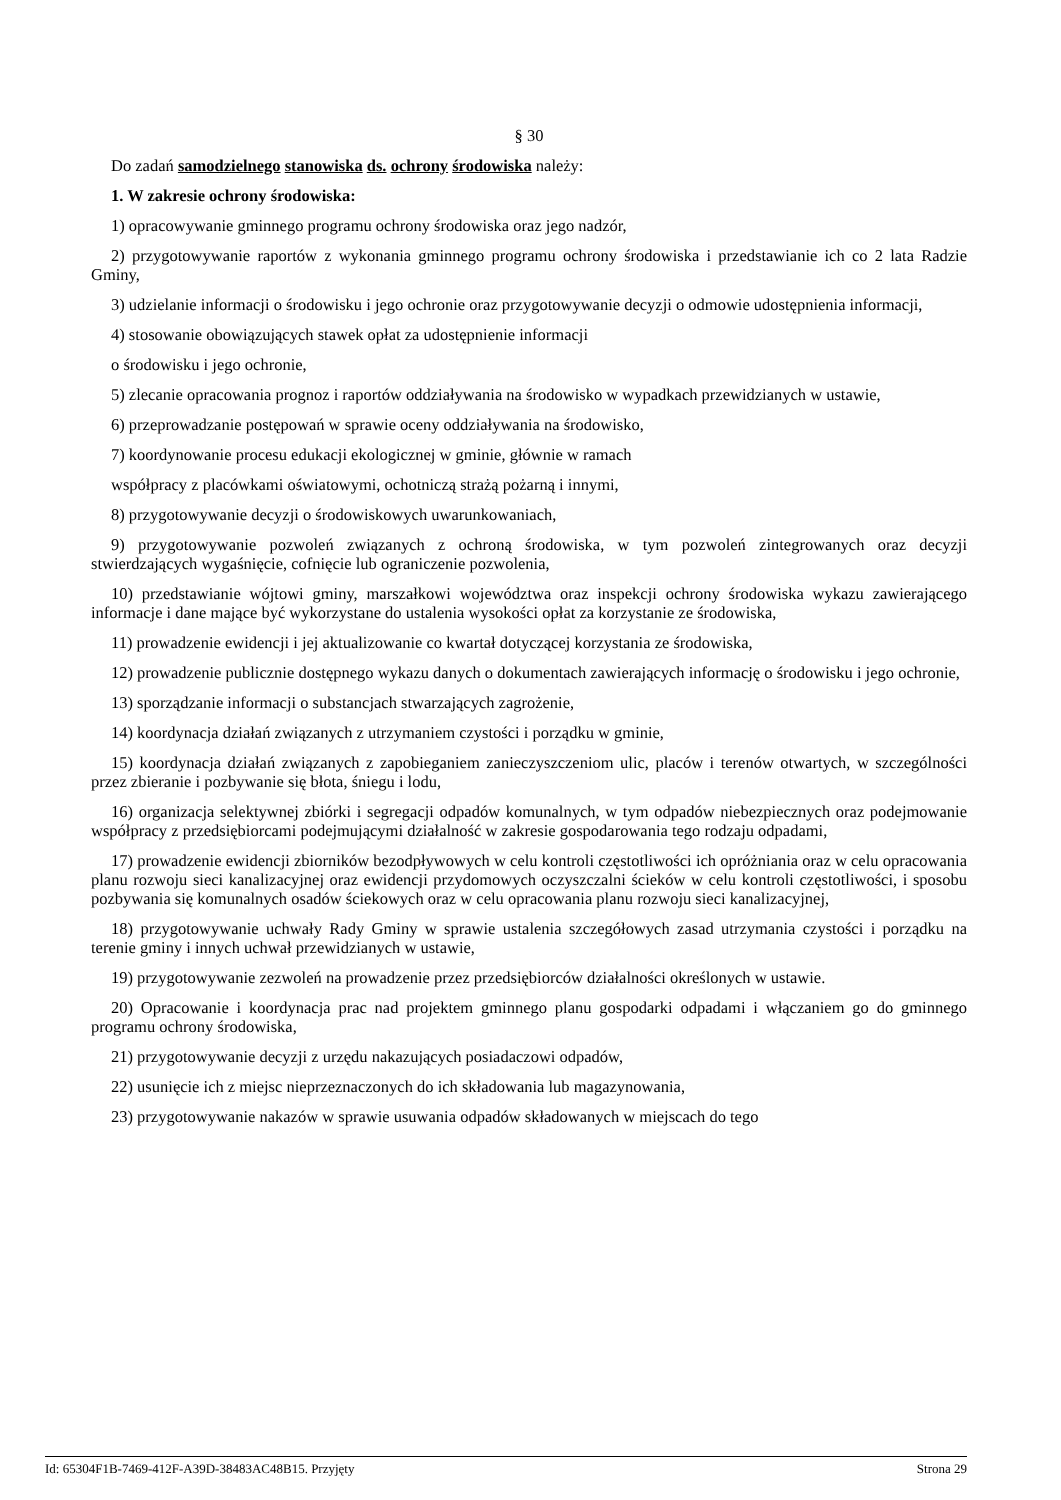§ 30
Do zadań samodzielnego stanowiska ds. ochrony środowiska należy:
1. W zakresie ochrony środowiska:
1) opracowywanie gminnego programu ochrony środowiska oraz jego nadzór,
2) przygotowywanie raportów z wykonania gminnego programu ochrony środowiska i przedstawianie ich co 2 lata Radzie Gminy,
3) udzielanie informacji o środowisku i jego ochronie oraz przygotowywanie decyzji o odmowie udostępnienia informacji,
4) stosowanie obowiązujących stawek opłat za udostępnienie informacji
o środowisku i jego ochronie,
5) zlecanie opracowania prognoz i raportów oddziaływania na środowisko w wypadkach przewidzianych w ustawie,
6) przeprowadzanie postępowań w sprawie oceny oddziaływania na środowisko,
7) koordynowanie procesu edukacji ekologicznej w gminie, głównie w ramach
współpracy z placówkami oświatowymi, ochotniczą strażą pożarną i innymi,
8) przygotowywanie decyzji o środowiskowych uwarunkowaniach,
9) przygotowywanie pozwoleń związanych z ochroną środowiska, w tym pozwoleń zintegrowanych oraz decyzji stwierdzających wygaśnięcie, cofnięcie lub ograniczenie pozwolenia,
10) przedstawianie wójtowi gminy, marszałkowi województwa oraz inspekcji ochrony środowiska wykazu zawierającego informacje i dane mające być wykorzystane do ustalenia wysokości opłat za korzystanie ze środowiska,
11) prowadzenie ewidencji i jej aktualizowanie co kwartał dotyczącej korzystania ze środowiska,
12) prowadzenie publicznie dostępnego wykazu danych o dokumentach zawierających informację o środowisku i jego ochronie,
13) sporządzanie informacji o substancjach stwarzających zagrożenie,
14) koordynacja działań związanych z utrzymaniem czystości i porządku w gminie,
15) koordynacja działań związanych z zapobieganiem zanieczyszczeniom ulic, placów i terenów otwartych, w szczególności przez zbieranie i pozbywanie się błota, śniegu i lodu,
16) organizacja selektywnej zbiórki i segregacji odpadów komunalnych, w tym odpadów niebezpiecznych oraz podejmowanie współpracy z przedsiębiorcami podejmującymi działalność w zakresie gospodarowania tego rodzaju odpadami,
17) prowadzenie ewidencji zbiorników bezodpływowych w celu kontroli częstotliwości ich opróżniania oraz w celu opracowania planu rozwoju sieci kanalizacyjnej oraz ewidencji przydomowych oczyszczalni ścieków w celu kontroli częstotliwości, i sposobu pozbywania się komunalnych osadów ściekowych oraz w celu opracowania planu rozwoju sieci kanalizacyjnej,
18) przygotowywanie uchwały Rady Gminy w sprawie ustalenia szczegółowych zasad utrzymania czystości i porządku na terenie gminy i innych uchwał przewidzianych w ustawie,
19) przygotowywanie zezwoleń na prowadzenie przez przedsiębiorców działalności określonych w ustawie.
20) Opracowanie i koordynacja prac nad projektem gminnego planu gospodarki odpadami i włączaniem go do gminnego programu ochrony środowiska,
21) przygotowywanie decyzji z urzędu nakazujących posiadaczowi odpadów,
22) usunięcie ich z miejsc nieprzeznaczonych do ich składowania lub magazynowania,
23) przygotowywanie nakazów w sprawie usuwania odpadów składowanych w miejscach do tego
Id: 65304F1B-7469-412F-A39D-38483AC48B15. Przyjęty Strona 29